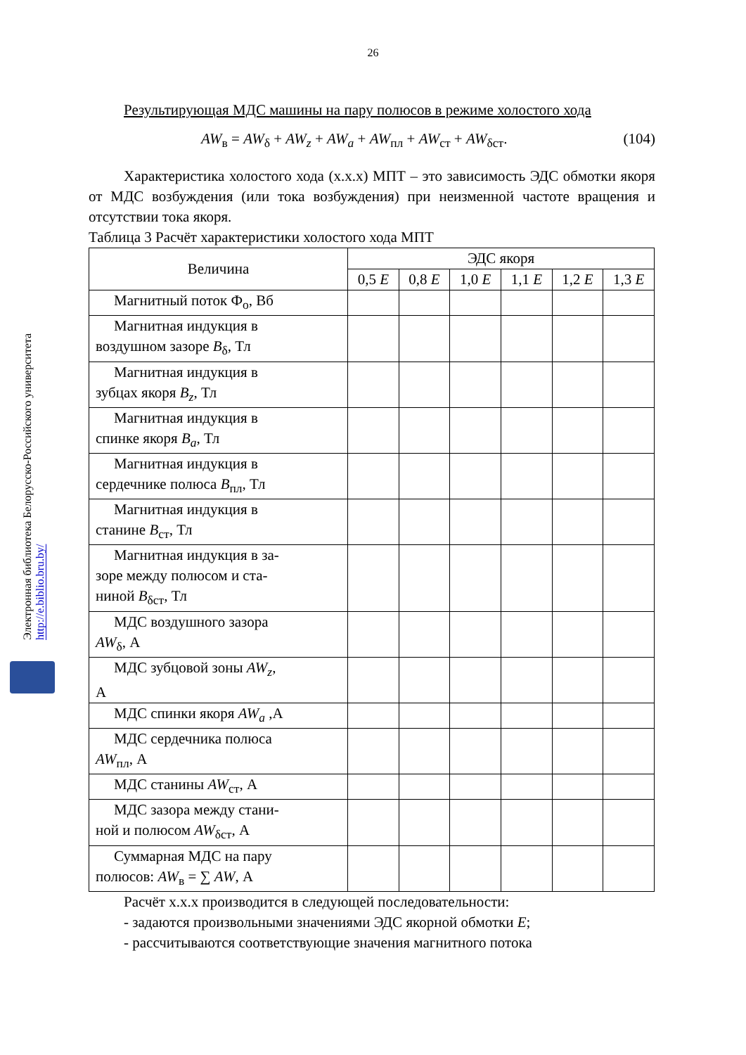26
Электронная библиотека Белорусско-Российского университета http://e.biblio.bru.by/
Результирующая МДС машины на пару полюсов в режиме холостого хода
AW<sub>в</sub> = AW<sub>δ</sub> + AW<sub>z</sub> + AW<sub>a</sub> + AW<sub>пл</sub> + AW<sub>ст</sub> + AW<sub>δст</sub>. (104)
Характеристика холостого хода (х.х.х) МПТ – это зависимость ЭДС обмотки якоря от МДС возбуждения (или тока возбуждения) при неизменной частоте вращения и отсутствии тока якоря.
Таблица 3 Расчёт характеристики холостого хода МПТ
| Величина | ЭДС якоря | | | | | |
| --- | --- | --- | --- | --- | --- | --- |
| | 0,5 E | 0,8 E | 1,0 E | 1,1 E | 1,2 E | 1,3 E |
| Магнитный поток Ф<sub>о</sub>, Вб | | | | | | |
| Магнитная индукция в воздушном зазоре B<sub>δ</sub>, Тл | | | | | | |
| Магнитная индукция в зубцах якоря B<sub>z</sub> , Тл | | | | | | |
| Магнитная индукция в спинке якоря B<sub>a</sub> , Тл | | | | | | |
| Магнитная индукция в сердечнике полюса B<sub>пл</sub>, Тл | | | | | | |
| Магнитная индукция в станине B<sub>ст</sub>, Тл | | | | | | |
| Магнитная индукция в за- зоре между полюсом и ста- ниной B<sub>δст</sub>, Тл | | | | | | |
| МДС воздушного зазора AW<sub>δ</sub>, А | | | | | | |
| МДС зубцовой зоны AW<sub>z</sub> , А | | | | | | |
| МДС спинки якоря AW<sub>a</sub> ,А | | | | | | |
| МДС сердечника полюса AW<sub>пл</sub>, А | | | | | | |
| МДС станины AW<sub>ст</sub>, А | | | | | | |
| МДС зазора между стани- ной и полюсом AW<sub>δст</sub>, А | | | | | | |
| Суммарная МДС на пару полюсов: AW<sub>в</sub> = ∑ AW , А | | | | | | |
Расчёт х.х.х производится в следующей последовательности:
- задаются произвольными значениями ЭДС якорной обмотки E;
- рассчитываются соответствующие значения магнитного потока